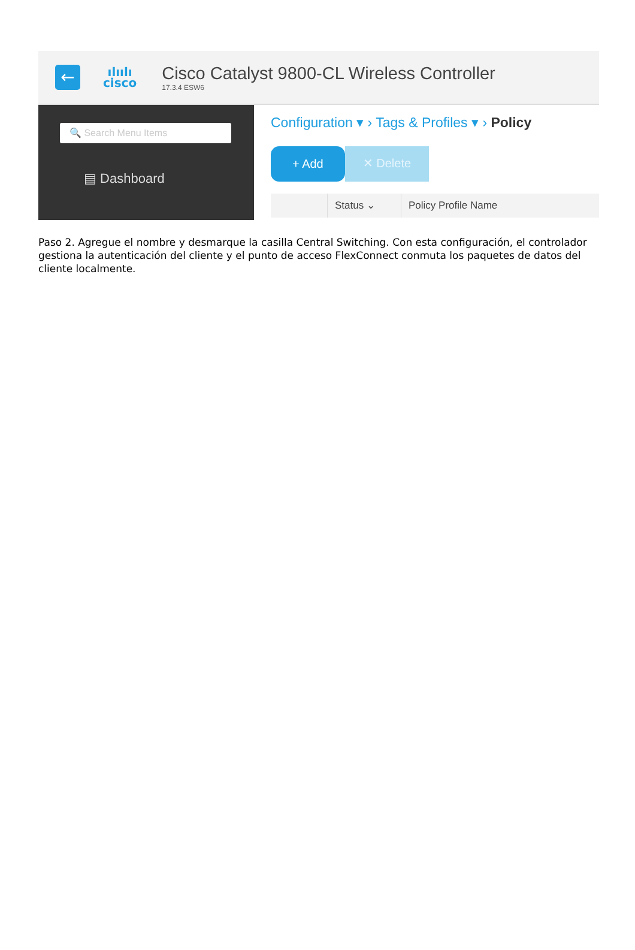←
ılıılı
cisco
Cisco Catalyst 9800-CL Wireless Controller
17.3.4 ESW6
🔍 Search Menu Items
▤ Dashboard
Configuration ▾ › Tags & Profiles ▾ › Policy
+ Add
✕ Delete
Status ⌄ Policy Profile Name
Paso 2. Agregue el nombre y desmarque la casilla Central Switching. Con esta configuración, el controlador gestiona la autenticación del cliente y el punto de acceso FlexConnect conmuta los paquetes de datos del cliente localmente.